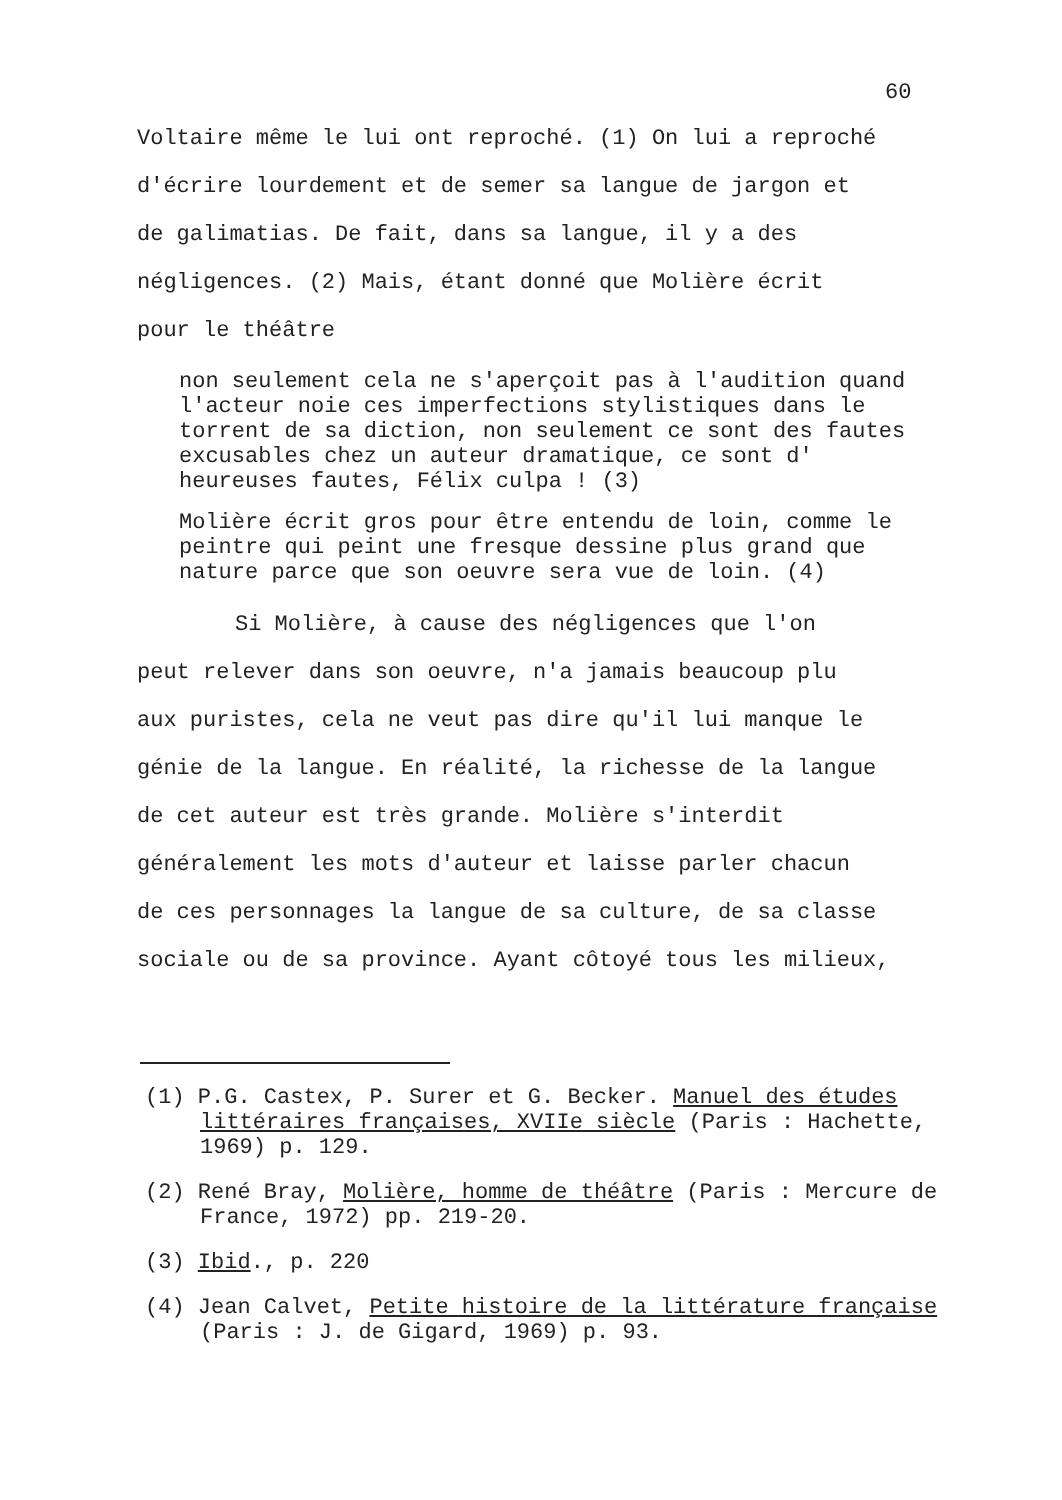60
Voltaire même le lui ont reproché. (1) On lui a reproché
d'écrire lourdement et de semer sa langue de jargon et
de galimatias. De fait, dans sa langue, il y a des
négligences. (2) Mais, étant donné que Molière écrit
pour le théâtre
non seulement cela ne s'aperçoit pas à l'audition quand l'acteur noie ces imperfections stylistiques dans le torrent de sa diction, non seulement ce sont des fautes excusables chez un auteur dramatique, ce sont d' heureuses fautes, Félix culpa ! (3)
Molière écrit gros pour être entendu de loin, comme le peintre qui peint une fresque dessine plus grand que nature parce que son oeuvre sera vue de loin. (4)
Si Molière, à cause des négligences que l'on
peut relever dans son oeuvre, n'a jamais beaucoup plu
aux puristes, cela ne veut pas dire qu'il lui manque le
génie de la langue. En réalité, la richesse de la langue
de cet auteur est très grande. Molière s'interdit
généralement les mots d'auteur et laisse parler chacun
de ces personnages la langue de sa culture, de sa classe
sociale ou de sa province. Ayant côtoyé tous les milieux,
(1) P.G. Castex, P. Surer et G. Becker. Manuel des études littéraires françaises, XVIIe siècle (Paris : Hachette, 1969) p. 129.
(2) René Bray, Molière, homme de théâtre (Paris : Mercure de France, 1972) pp. 219-20.
(3) Ibid., p. 220
(4) Jean Calvet, Petite histoire de la littérature française (Paris : J. de Gigard, 1969) p. 93.